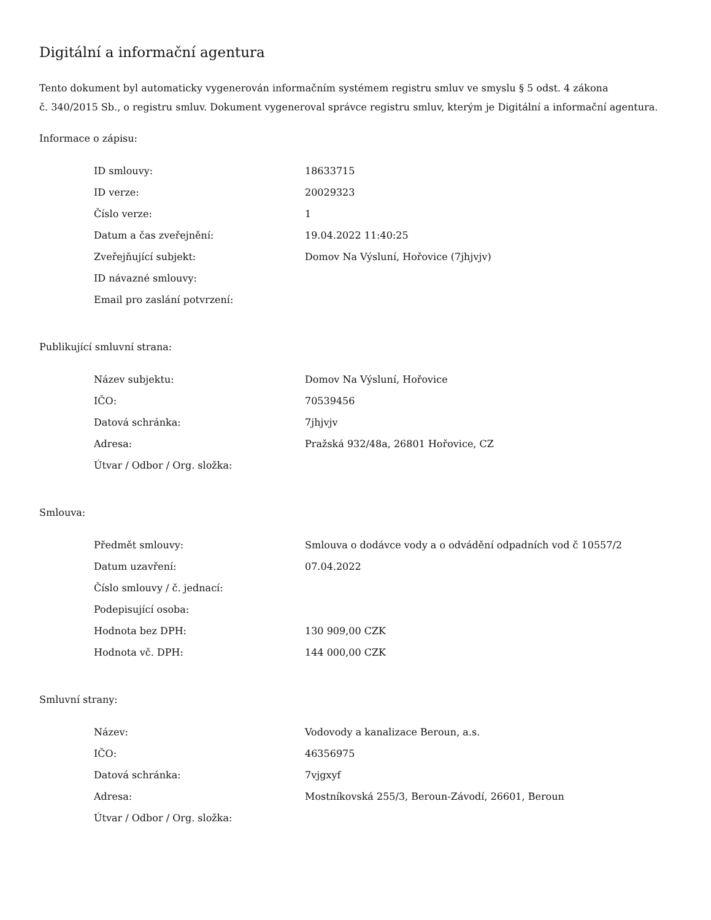Digitální a informační agentura
Tento dokument byl automaticky vygenerován informačním systémem registru smluv ve smyslu § 5 odst. 4 zákona
č. 340/2015 Sb., o registru smluv. Dokument vygeneroval správce registru smluv, kterým je Digitální a informační agentura.
Informace o zápisu:
| ID smlouvy: | 18633715 |
| ID verze: | 20029323 |
| Číslo verze: | 1 |
| Datum a čas zveřejnění: | 19.04.2022 11:40:25 |
| Zveřejňující subjekt: | Domov Na Výsluní, Hořovice (7jhjvjv) |
| ID návazné smlouvy: | |
| Email pro zaslání potvrzení: | |
Publikující smluvní strana:
| Název subjektu: | Domov Na Výsluní, Hořovice |
| IČO: | 70539456 |
| Datová schránka: | 7jhjvjv |
| Adresa: | Pražská 932/48a, 26801 Hořovice, CZ |
| Útvar / Odbor / Org. složka: | |
Smlouva:
| Předmět smlouvy: | Smlouva o dodávce vody a o odvádění odpadních vod č 10557/2 |
| Datum uzavření: | 07.04.2022 |
| Číslo smlouvy / č. jednací: | |
| Podepisující osoba: | |
| Hodnota bez DPH: | 130 909,00 CZK |
| Hodnota vč. DPH: | 144 000,00 CZK |
Smluvní strany:
| Název: | Vodovody a kanalizace Beroun, a.s. |
| IČO: | 46356975 |
| Datová schránka: | 7vjgxyf |
| Adresa: | Mostníkovská 255/3, Beroun-Závodí, 26601, Beroun |
| Útvar / Odbor / Org. složka: | |